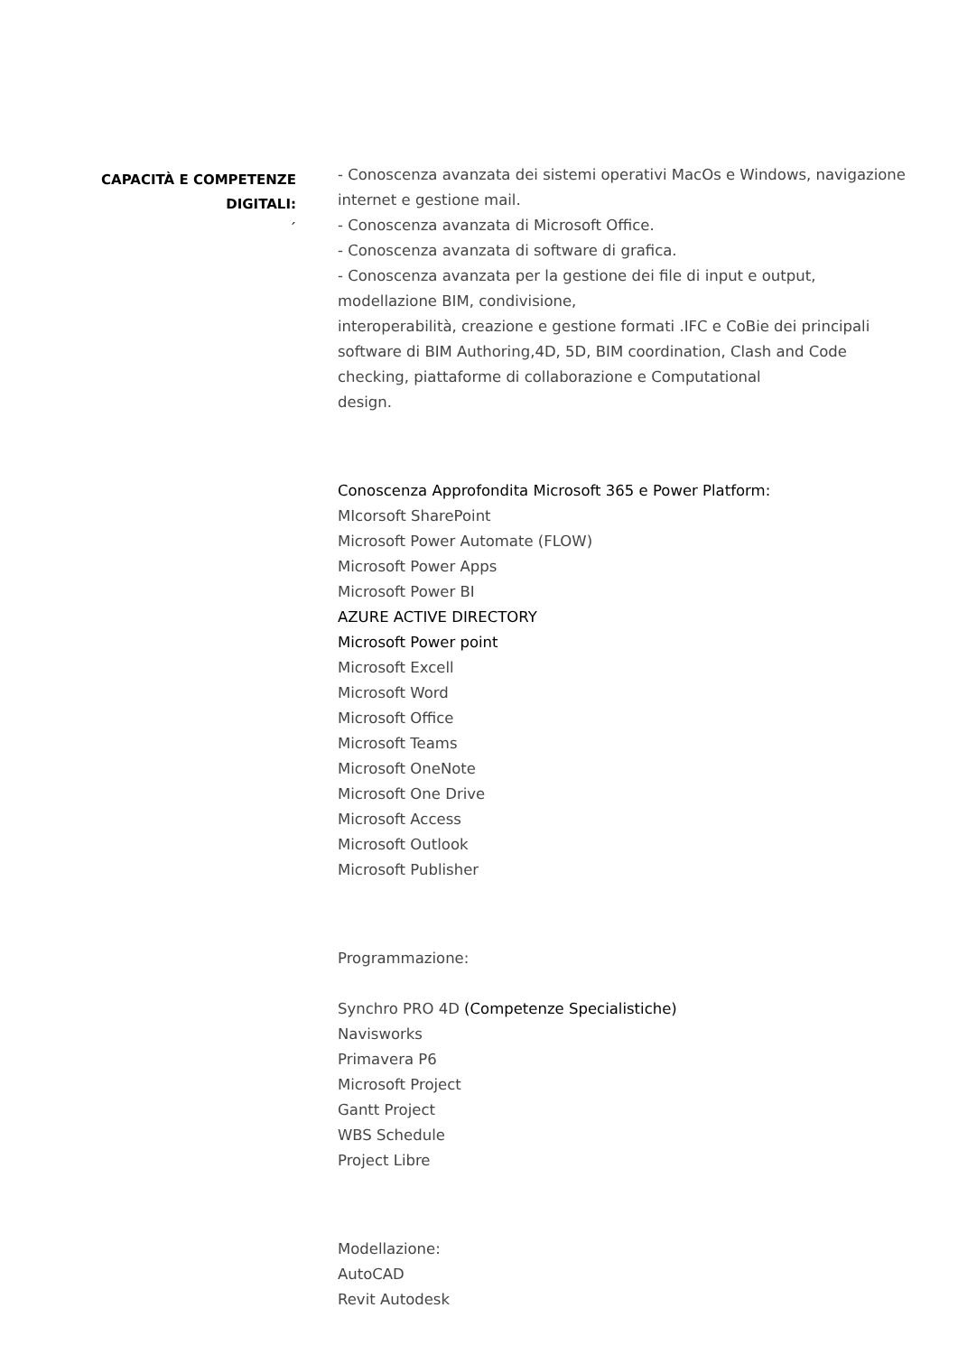CAPACITÀ E COMPETENZE
DIGITALI:
´
- Conoscenza avanzata dei sistemi operativi MacOs e Windows, navigazione internet e gestione mail.
- Conoscenza avanzata di Microsoft Office.
- Conoscenza avanzata di software di grafica.
- Conoscenza avanzata per la gestione dei file di input e output, modellazione BIM, condivisione,
interoperabilità, creazione e gestione formati .IFC e CoBie dei principali software di BIM Authoring,4D, 5D, BIM coordination, Clash and Code checking, piattaforme di collaborazione e Computational
design.
Conoscenza Approfondita Microsoft 365 e Power Platform:
MIcorsoft SharePoint
Microsoft Power Automate (FLOW)
Microsoft Power Apps
Microsoft Power BI
AZURE ACTIVE DIRECTORY
Microsoft Power point
Microsoft Excell
Microsoft Word
Microsoft Office
Microsoft Teams
Microsoft OneNote
Microsoft One Drive
Microsoft Access
Microsoft Outlook
Microsoft Publisher
Programmazione:
Synchro PRO 4D (Competenze Specialistiche)
Navisworks
Primavera P6
Microsoft Project
Gantt Project
WBS Schedule
Project Libre
Modellazione:
AutoCAD
Revit Autodesk